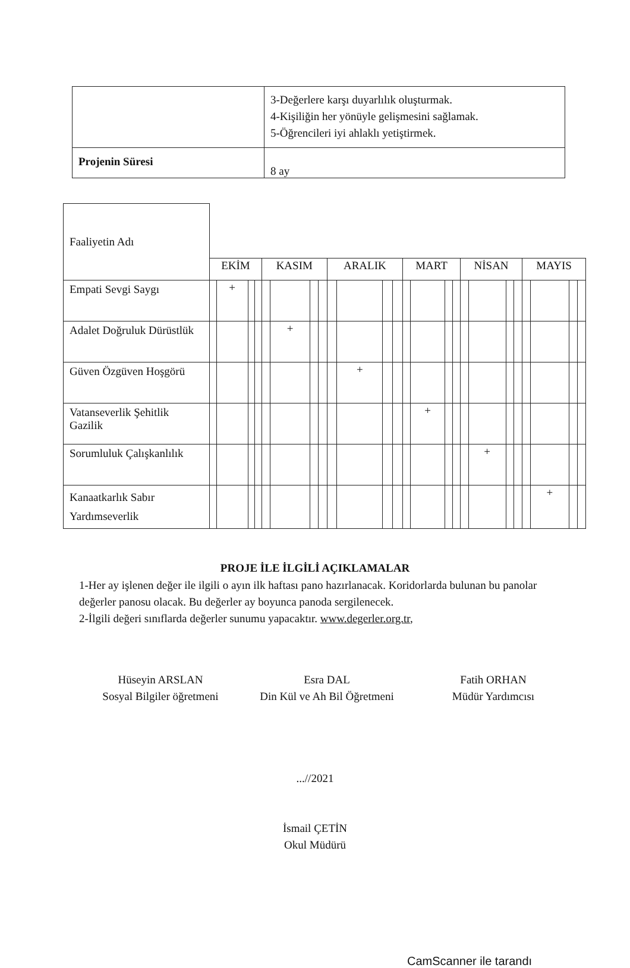| | 3-Değerlere karşı duyarlılık oluşturmak. 4-Kişiliğin her yönüyle gelişmesini sağlamak. 5-Öğrencileri iyi ahlaklı yetiştirmek. |
| Projenin Süresi | 8 ay |
| Faaliyetin Adı | | | | | | | | | | | | | | | | | | | | | | | | |
| | EKİM | | | | KASIM | | | | ARALIK | | | | MART | | | | NİSAN | | | | MAYIS | | | |
| Empati Sevgi Saygı | | + | | | | | | | | | | | | | | | | | | | | | | |
| Adalet Doğruluk Dürüstlük | | | | | | + | | | | | | | | | | | | | | | | | | |
| Güven Özgüven Hoşgörü | | | | | | | | | | + | | | | | | | | | | | | | | |
| Vatanseverlik Şehitlik Gazilik | | | | | | | | | | | | | | + | | | | | | | | | | |
| Sorumluluk Çalışkanlılık | | | | | | | | | | | | | | | | | | + | | | | | | |
| Kanaatkarlık Sabır Yardımseverlik | | | | | | | | | | | | | | | | | | | | | | + | | |
PROJE İLE İLGİLİ AÇIKLAMALAR
1-Her ay işlenen değer ile ilgili o ayın ilk haftası pano hazırlanacak. Koridorlarda bulunan bu panolar değerler panosu olacak. Bu değerler ay boyunca panoda sergilenecek.
2-İlgili değeri sınıflarda değerler sunumu yapacaktır. www.degerler.org.tr,
Hüseyin ARSLAN
Sosyal Bilgiler öğretmeni
Esra DAL
Din Kül ve Ah Bil Öğretmeni
Fatih ORHAN
Müdür Yardımcısı
...//2021
İsmail ÇETİN
Okul Müdürü
CamScanner ile tarandı